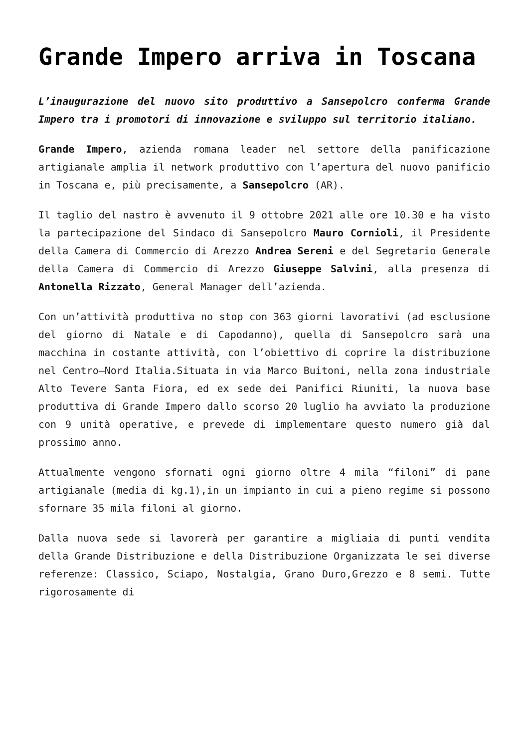Grande Impero arriva in Toscana
L’inaugurazione del nuovo sito produttivo a Sansepolcro conferma Grande Impero tra i promotori di innovazione e sviluppo sul territorio italiano.
Grande Impero, azienda romana leader nel settore della panificazione artigianale amplia il network produttivo con l’apertura del nuovo panificio in Toscana e, più precisamente, a Sansepolcro (AR).
Il taglio del nastro è avvenuto il 9 ottobre 2021 alle ore 10.30 e ha visto la partecipazione del Sindaco di Sansepolcro Mauro Cornioli, il Presidente della Camera di Commercio di Arezzo Andrea Sereni e del Segretario Generale della Camera di Commercio di Arezzo Giuseppe Salvini, alla presenza di Antonella Rizzato, General Manager dell’azienda.
Con un’attività produttiva no stop con 363 giorni lavorativi (ad esclusione del giorno di Natale e di Capodanno), quella di Sansepolcro sarà una macchina in costante attività, con l’obiettivo di coprire la distribuzione nel Centro–Nord Italia.Situata in via Marco Buitoni, nella zona industriale Alto Tevere Santa Fiora, ed ex sede dei Panifici Riuniti, la nuova base produttiva di Grande Impero dallo scorso 20 luglio ha avviato la produzione con 9 unità operative, e prevede di implementare questo numero già dal prossimo anno.
Attualmente vengono sfornati ogni giorno oltre 4 mila “filoni” di pane artigianale (media di kg.1),in un impianto in cui a pieno regime si possono sfornare 35 mila filoni al giorno.
Dalla nuova sede si lavorerà per garantire a migliaia di punti vendita della Grande Distribuzione e della Distribuzione Organizzata le sei diverse referenze: Classico, Sciapo, Nostalgia, Grano Duro,Grezzo e 8 semi. Tutte rigorosamente di